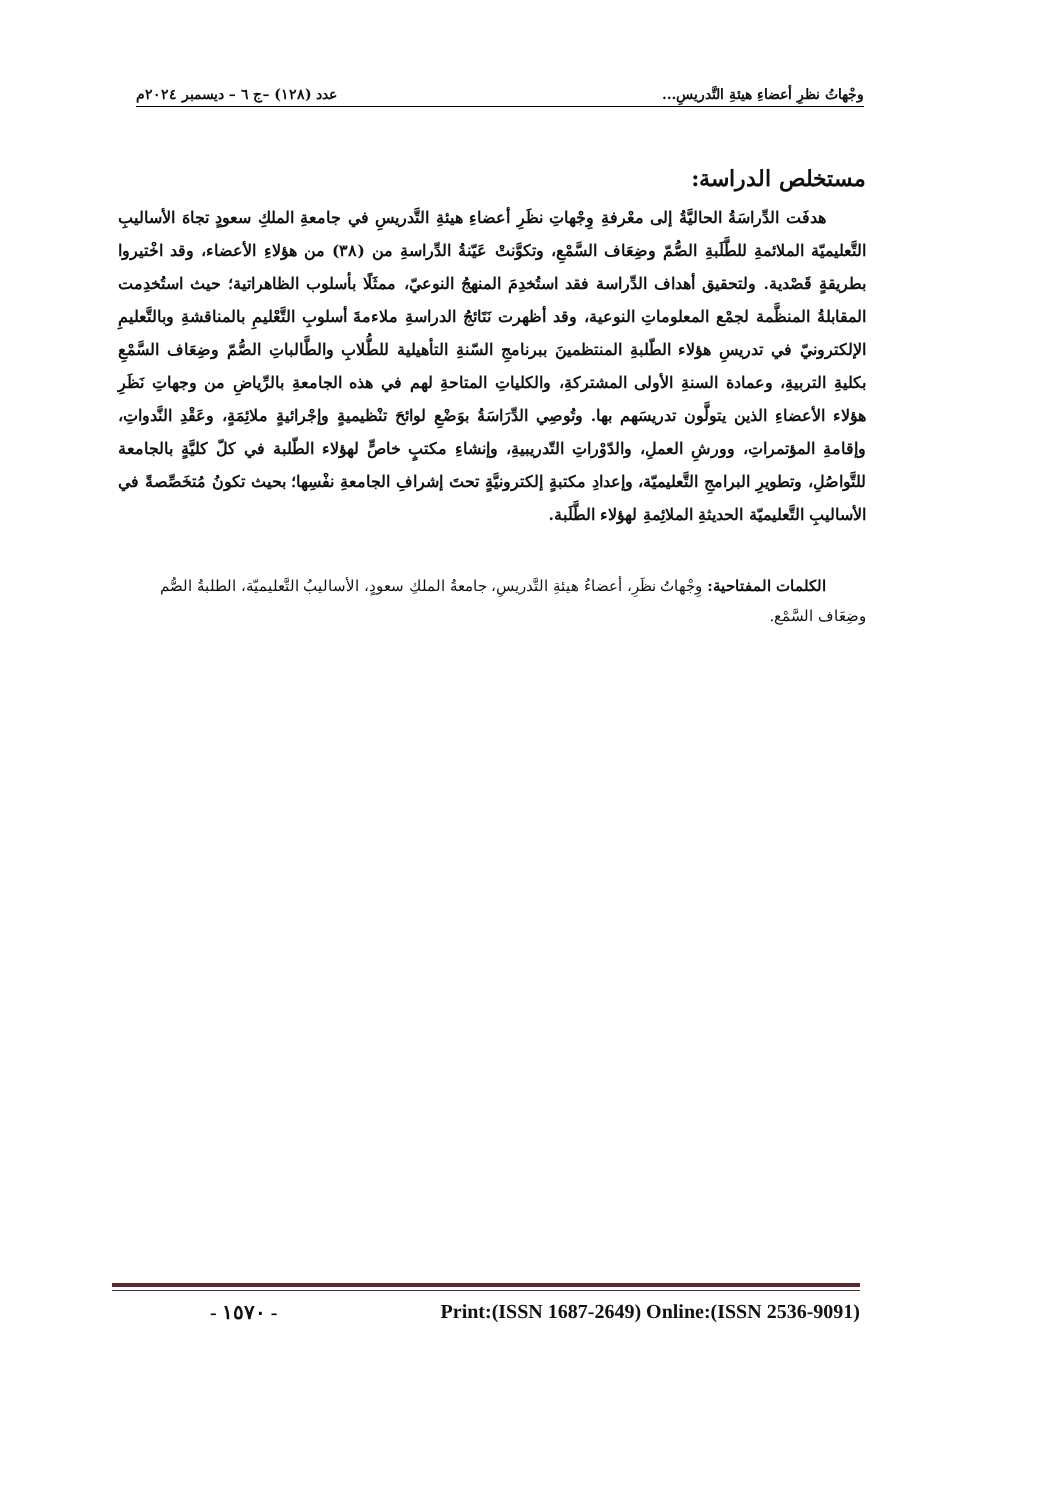وجْهاتُ نظرِ أعضاءِ هيئةِ التَّدريسِ... عدد (١٢٨) –ج ٦ – ديسمبر ٢٠٢٤م
مستخلص الدراسة:
هدفَت الدِّراسَةُ الحاليَّةُ إلى معْرفةِ وِجْهاتِ نظَرِ أعضاءِ هيئةِ التَّدريسِ في جامعةِ الملكِ سعودٍ تجاهَ الأساليبِ التَّعليميّة الملائمةِ للطَّلَبةِ الصُّمّ وضِعَاف السَّمْعِ، وتكوَّنتْ عَيّنةُ الدِّراسةِ من (٣٨) من هؤلاءِ الأعضاء، وقد اخْتيروا بطريقةٍ قَصْدية. ولتحقيق أهداف الدِّراسة فقد استُخدِمَ المنهجُ النوعيّ، ممثَلًا بأسلوب الظاهراتية؛ حيث استُخدِمت المقابلةُ المنظَّمة لجمْع المعلوماتِ النوعية، وقد أظهرت نَتَائجُ الدراسةِ ملاءمةَ أسلوبِ التَّعْليمِ بالمناقشةِ وبالتَّعليمِ الإلكترونيّ في تدريسِ هؤلاء الطّلبةِ المنتظمينَ ببرنامجِ السّنةِ التأهيلية للطُّلابِ والطَّالباتِ الصُّمّ وضِعَاف السَّمْعِ بكليةِ التربيةِ، وعمادة السنةِ الأولى المشتركةِ، والكلياتِ المتاحةِ لهم في هذه الجامعةِ بالرِّياضِ من وجهاتِ نَظَرِ هؤلاء الأعضاءِ الذين يتولَّون تدريسَهم بها. وتُوصِي الدِّرَاسَةُ بوَضْعِ لوائحَ تنْظيميةٍ وإجْرائيةٍ ملائِمَةٍ، وعَقْدِ النَّدواتِ، وإقامةِ المؤتمراتِ، وورشِ العملِ، والدّوْراتِ التّدريبيةِ، وإنشاءِ مكتبٍ خاصٍّ لهؤلاء الطّلبة في كلّ كليَّةٍ بالجامعة للتَّواصُلِ، وتطويرِ البرامجِ التَّعليميّة، وإعدادِ مكتبةٍ إلكترونيَّةٍ تحتَ إشرافِ الجامعةِ نفْسِها؛ بحيث تكونُ مُتخَصِّصةً في الأساليبِ التَّعليميّة الحديثةِ الملائِمةِ لهؤلاء الطَّلَبة.
الكلمات المفتاحية: وِجْهاتُ نظَرِ، أعضاءُ هيئةِ التَّدريسِ، جامعةُ الملكِ سعودٍ، الأساليبُ التَّعليميّة، الطلبةُ الصُّم وضِعَاف السَّمْع.
- ١٥٧٠ - Print:(ISSN 1687-2649) Online:(ISSN 2536-9091)